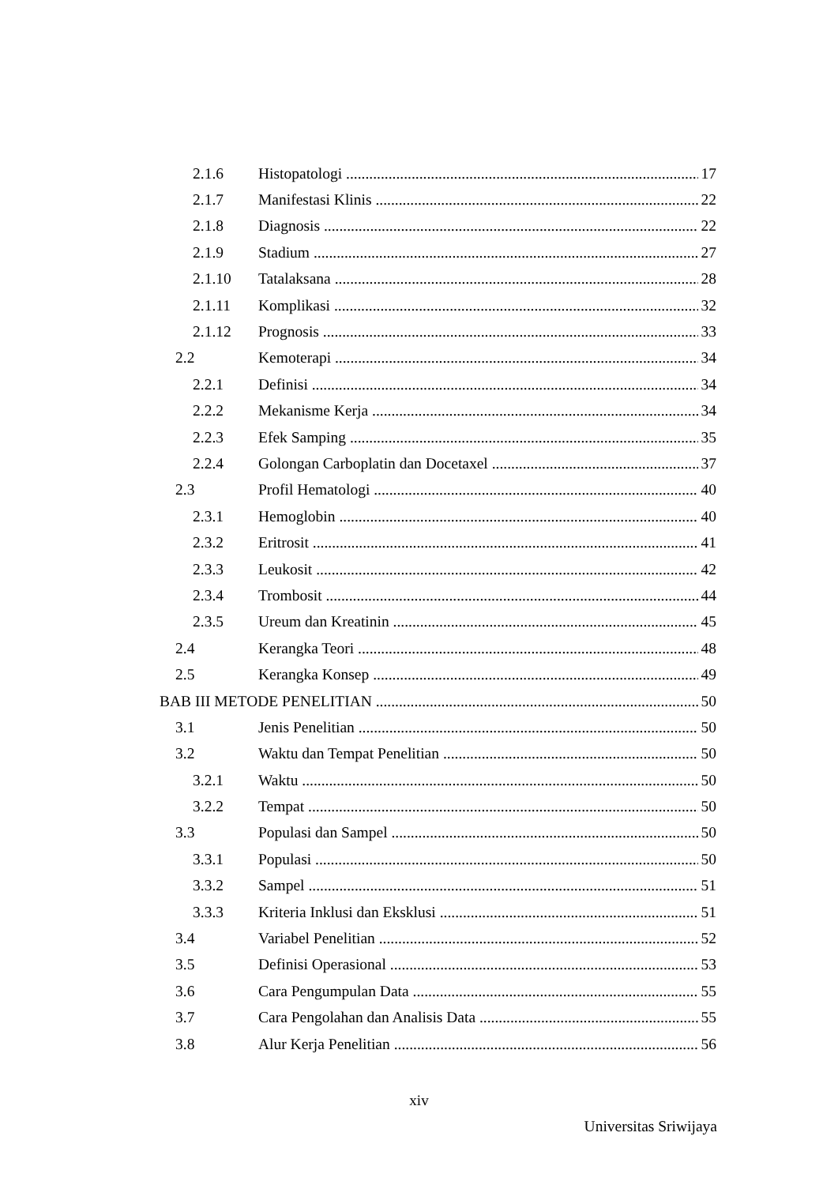2.1.6 Histopatologi 17
2.1.7 Manifestasi Klinis 22
2.1.8 Diagnosis 22
2.1.9 Stadium 27
2.1.10 Tatalaksana 28
2.1.11 Komplikasi 32
2.1.12 Prognosis 33
2.2 Kemoterapi 34
2.2.1 Definisi 34
2.2.2 Mekanisme Kerja 34
2.2.3 Efek Samping 35
2.2.4 Golongan Carboplatin dan Docetaxel 37
2.3 Profil Hematologi 40
2.3.1 Hemoglobin 40
2.3.2 Eritrosit 41
2.3.3 Leukosit 42
2.3.4 Trombosit 44
2.3.5 Ureum dan Kreatinin 45
2.4 Kerangka Teori 48
2.5 Kerangka Konsep 49
BAB III METODE PENELITIAN 50
3.1 Jenis Penelitian 50
3.2 Waktu dan Tempat Penelitian 50
3.2.1 Waktu 50
3.2.2 Tempat 50
3.3 Populasi dan Sampel 50
3.3.1 Populasi 50
3.3.2 Sampel 51
3.3.3 Kriteria Inklusi dan Eksklusi 51
3.4 Variabel Penelitian 52
3.5 Definisi Operasional 53
3.6 Cara Pengumpulan Data 55
3.7 Cara Pengolahan dan Analisis Data 55
3.8 Alur Kerja Penelitian 56
xiv
Universitas Sriwijaya